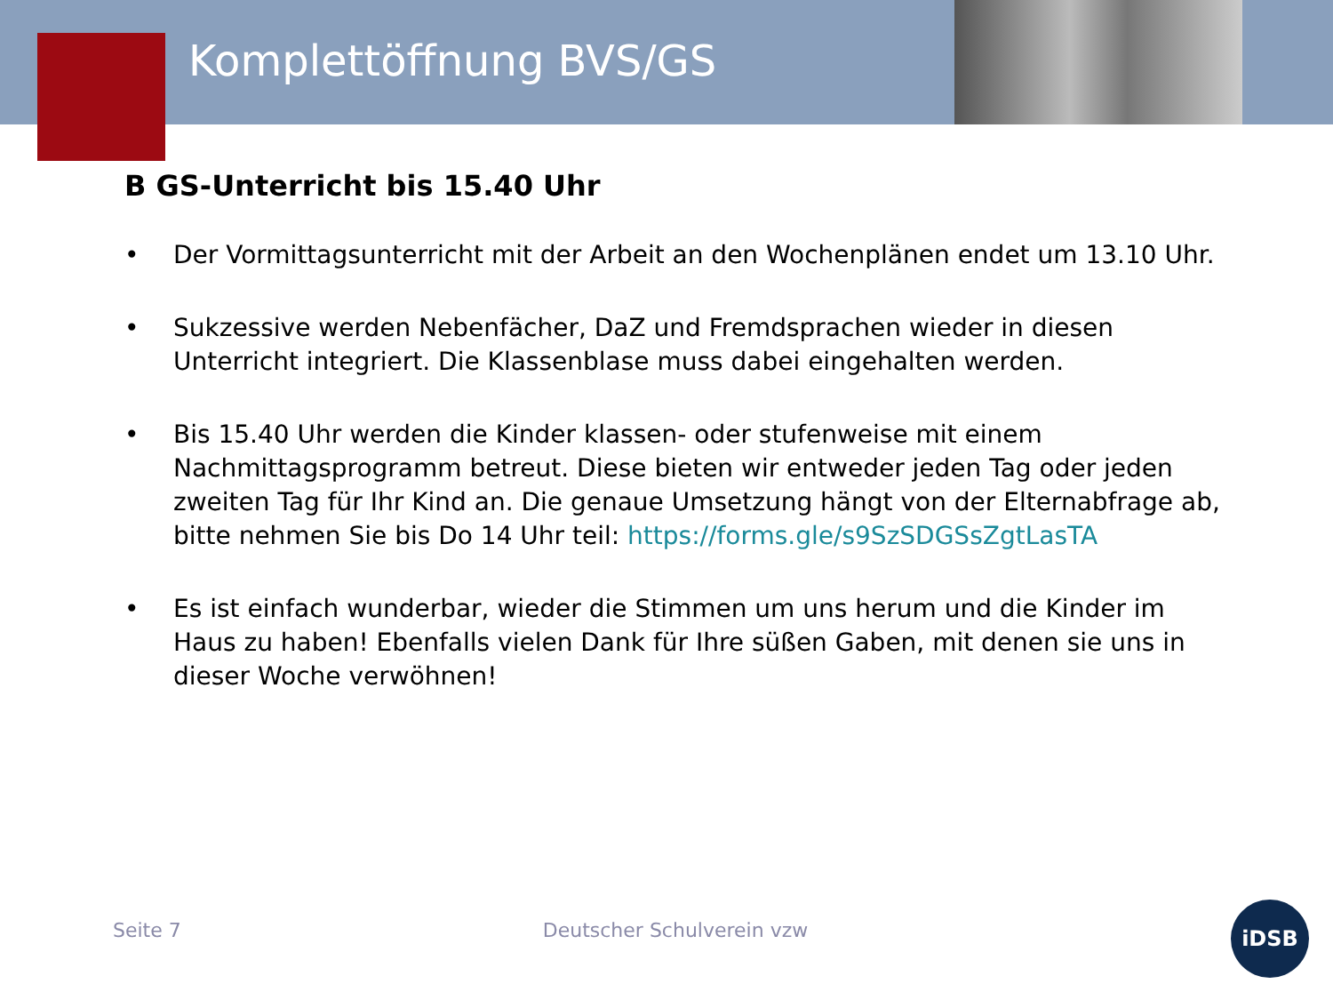Komplettöffnung BVS/GS
B GS-Unterricht bis 15.40 Uhr
• Der Vormittagsunterricht mit der Arbeit an den Wochenplänen endet um 13.10 Uhr.
• Sukzessive werden Nebenfächer, DaZ und Fremdsprachen wieder in diesen Unterricht integriert. Die Klassenblase muss dabei eingehalten werden.
• Bis 15.40 Uhr werden die Kinder klassen- oder stufenweise mit einem Nachmittagsprogramm betreut. Diese bieten wir entweder jeden Tag oder jeden zweiten Tag für Ihr Kind an. Die genaue Umsetzung hängt von der Elternabfrage ab, bitte nehmen Sie bis Do 14 Uhr teil: https://forms.gle/s9SzSDGSsZgtLasTA
• Es ist einfach wunderbar, wieder die Stimmen um uns herum und die Kinder im Haus zu haben! Ebenfalls vielen Dank für Ihre süßen Gaben, mit denen sie uns in dieser Woche verwöhnen!
Seite 7 Deutscher Schulverein vzw
iDSB